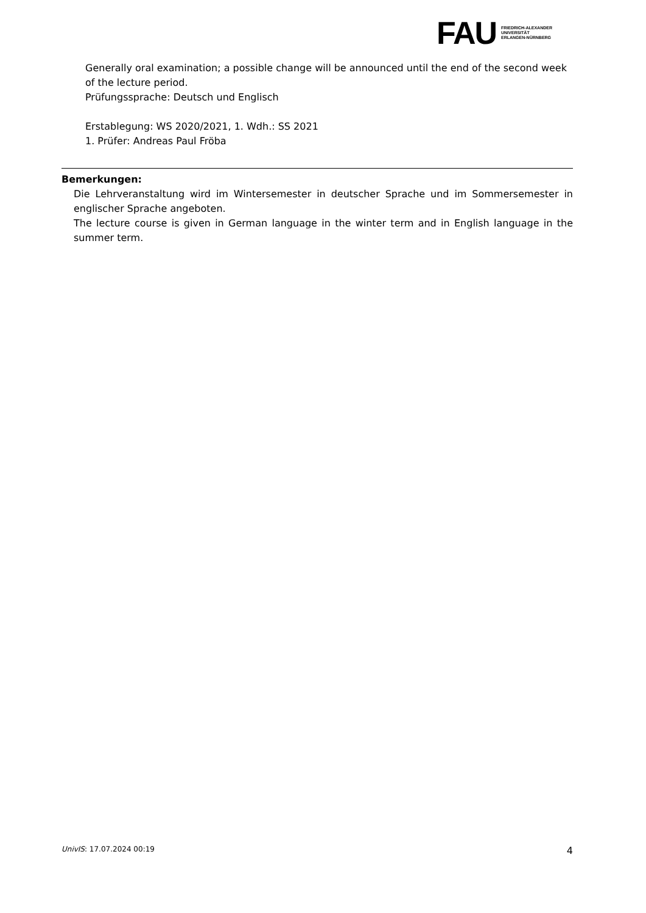FAU
FRIEDRICH-ALEXANDER
UNIVERSITÄT
ERLANGEN-NÜRNBERG
Generally oral examination; a possible change will be announced until the end of the second week of the lecture period.
Prüfungssprache: Deutsch und Englisch
Erstablegung: WS 2020/2021, 1. Wdh.: SS 2021
1. Prüfer: Andreas Paul Fröba
Bemerkungen:
Die Lehrveranstaltung wird im Wintersemester in deutscher Sprache und im Sommersemester in englischer Sprache angeboten.
The lecture course is given in German language in the winter term and in English language in the summer term.
UnivIS: 17.07.2024 00:19 4